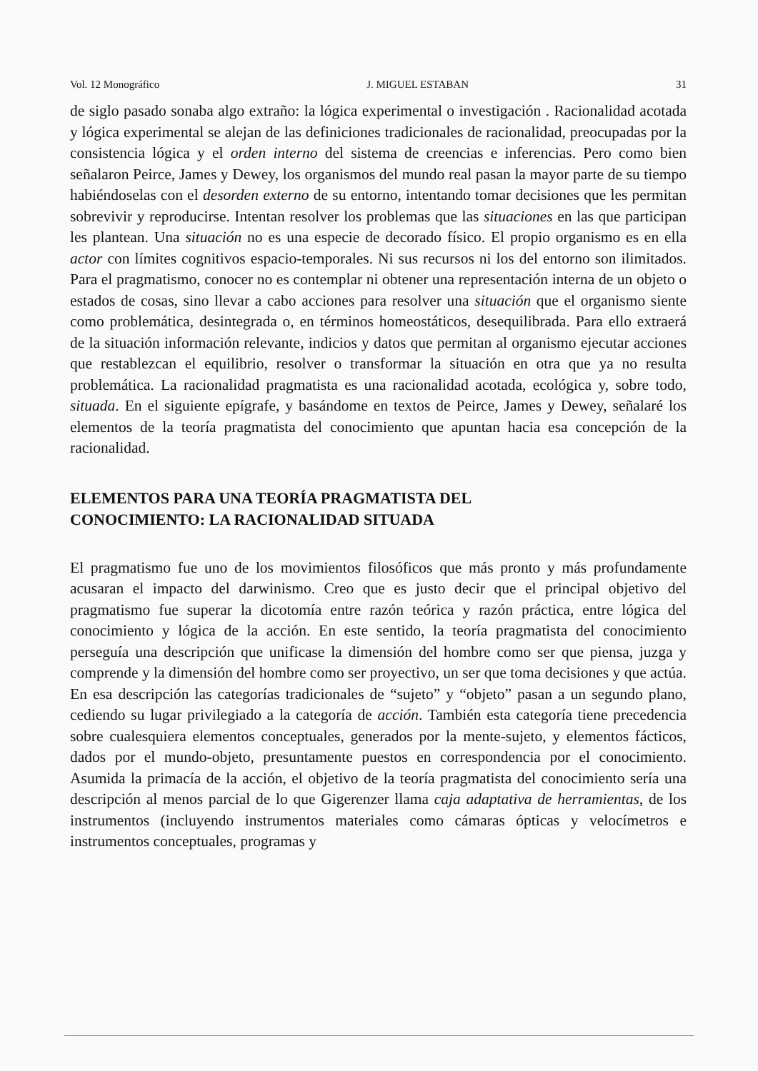Vol. 12 Monográfico J. MIGUEL ESTABAN 31
de siglo pasado sonaba algo extraño: la lógica experimental o investigación . Racionalidad acotada y lógica experimental se alejan de las definiciones tradicionales de racionalidad, preocupadas por la consistencia lógica y el orden interno del sistema de creencias e inferencias. Pero como bien señalaron Peirce, James y Dewey, los organismos del mundo real pasan la mayor parte de su tiempo habiéndoselas con el desorden externo de su entorno, intentando tomar decisiones que les permitan sobrevivir y reproducirse. Intentan resolver los problemas que las situaciones en las que participan les plantean. Una situación no es una especie de decorado físico. El propio organismo es en ella actor con límites cognitivos espacio-temporales. Ni sus recursos ni los del entorno son ilimitados. Para el pragmatismo, conocer no es contemplar ni obtener una representación interna de un objeto o estados de cosas, sino llevar a cabo acciones para resolver una situación que el organismo siente como problemática, desintegrada o, en términos homeostáticos, desequilibrada. Para ello extraerá de la situación información relevante, indicios y datos que permitan al organismo ejecutar acciones que restablezcan el equilibrio, resolver o transformar la situación en otra que ya no resulta problemática. La racionalidad pragmatista es una racionalidad acotada, ecológica y, sobre todo, situada. En el siguiente epígrafe, y basándome en textos de Peirce, James y Dewey, señalaré los elementos de la teoría pragmatista del conocimiento que apuntan hacia esa concepción de la racionalidad.
ELEMENTOS PARA UNA TEORÍA PRAGMATISTA DEL
CONOCIMIENTO: LA RACIONALIDAD SITUADA
El pragmatismo fue uno de los movimientos filosóficos que más pronto y más profundamente acusaran el impacto del darwinismo. Creo que es justo decir que el principal objetivo del pragmatismo fue superar la dicotomía entre razón teórica y razón práctica, entre lógica del conocimiento y lógica de la acción. En este sentido, la teoría pragmatista del conocimiento perseguía una descripción que unificase la dimensión del hombre como ser que piensa, juzga y comprende y la dimensión del hombre como ser proyectivo, un ser que toma decisiones y que actúa. En esa descripción las categorías tradicionales de “sujeto” y “objeto” pasan a un segundo plano, cediendo su lugar privilegiado a la categoría de acción. También esta categoría tiene precedencia sobre cualesquiera elementos conceptuales, generados por la mente-sujeto, y elementos fácticos, dados por el mundo-objeto, presuntamente puestos en correspondencia por el conocimiento. Asumida la primacía de la acción, el objetivo de la teoría pragmatista del conocimiento sería una descripción al menos parcial de lo que Gigerenzer llama caja adaptativa de herramientas, de los instrumentos (incluyendo instrumentos materiales como cámaras ópticas y velocímetros e instrumentos conceptuales, programas y